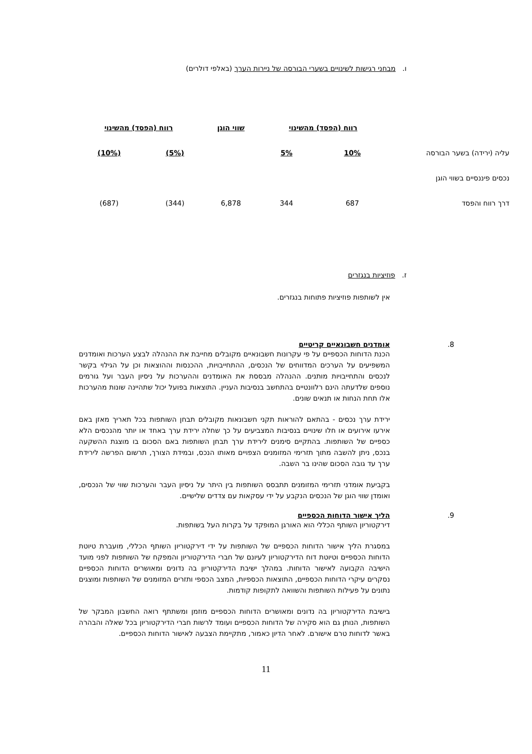ו. מבחני רגישות לשינויים בשערי הבורסה של ניירות הערך (באלפי דולרים)
| | רווח (הפסד) מהשינוי | | שווי הוגן | רווח (הפסד) מהשינוי | |
| עליה (ירידה) בשער הבורסה | 10% | 5% | | (5%) | (10%) |
| נכסים פיננסיים בשווי הוגן | | | | | |
| דרך רווח והפסד | 687 | 344 | 6,878 | (344) | (687) |
ז. פוזיציות בנגזרים
אין לשותפות פוזיציות פתוחות בנגזרים.
.8 אומדנים חשבונאיים קריטיים
הכנת הדוחות הכספיים על פי עקרונות חשבונאיים מקובלים מחייבת את ההנהלה לבצע הערכות ואומדנים המשפיעים על הערכים המדווחים של הנכסים, ההתחייבויות, ההכנסות וההוצאות וכן על הגילוי בקשר לנכסים והתחייבויות מותנים. ההנהלה מבססת את האומדנים וההערכות על ניסיון העבר ועל גורמים נוספים שלדעתה הינם רלוונטיים בהתחשב בנסיבות העניין. התוצאות בפועל יכול שתהיינה שונות מהערכות אלו תחת הנחות או תנאים שונים.
ירידת ערך נכסים - בהתאם להוראות תקני חשבונאות מקובלים תבחן השותפות בכל תאריך מאזן באם אירעו אירועים או חלו שינויים בנסיבות המצביעים על כך שחלה ירידת ערך באחד או יותר מהנכסים הלא כספיים של השותפות. בהתקיים סימנים לירידת ערך תבחן השותפות באם הסכום בו מוצגת ההשקעה בנכס, ניתן להשבה מתוך תזרימי המזומנים הצפויים מאותו הנכס, ובמידת הצורך, תרשום הפרשה לירידת ערך עד גובה הסכום שהינו בר השבה.
בקביעת אומדני תזרימי המזומנים תתבסס השותפות בין היתר על ניסיון העבר והערכות שווי של הנכסים, ואומדן שווי הוגן של הנכסים הנקבע על ידי עסקאות עם צדדים שלישיים.
.9 הליך אישור הדוחות הכספיים
דירקטוריון השותף הכללי הוא האורגן המופקד על בקרות העל בשותפות.
במסגרת הליך אישור הדוחות הכספיים של השותפות על ידי דירקטוריון השותף הכללי, מועברת טיוטת הדוחות הכספיים וטיוטת דוח הדירקטוריון לעיונם של חברי הדירקטוריון והמפקח של השותפות לפני מועד הישיבה הקבועה לאישור הדוחות. במהלך ישיבת הדירקטוריון בה נדונים ומאושרים הדוחות הכספיים נסקרים עיקרי הדוחות הכספיים, התוצאות הכספיות, המצב הכספי ותזרים המזומנים של השותפות ומוצגים נתונים על פעילות השותפות והשוואה לתקופות קודמות.
בישיבת הדירקטוריון בה נדונים ומאושרים הדוחות הכספיים מוזמן ומשתתף רואה החשבון המבקר של השותפות, הנותן גם הוא סקירה של הדוחות הכספיים ועומד לרשות חברי הדירקטוריון בכל שאלה והבהרה באשר לדוחות טרם אישורם. לאחר הדיון כאמור, מתקיימת הצבעה לאישור הדוחות הכספיים.
11